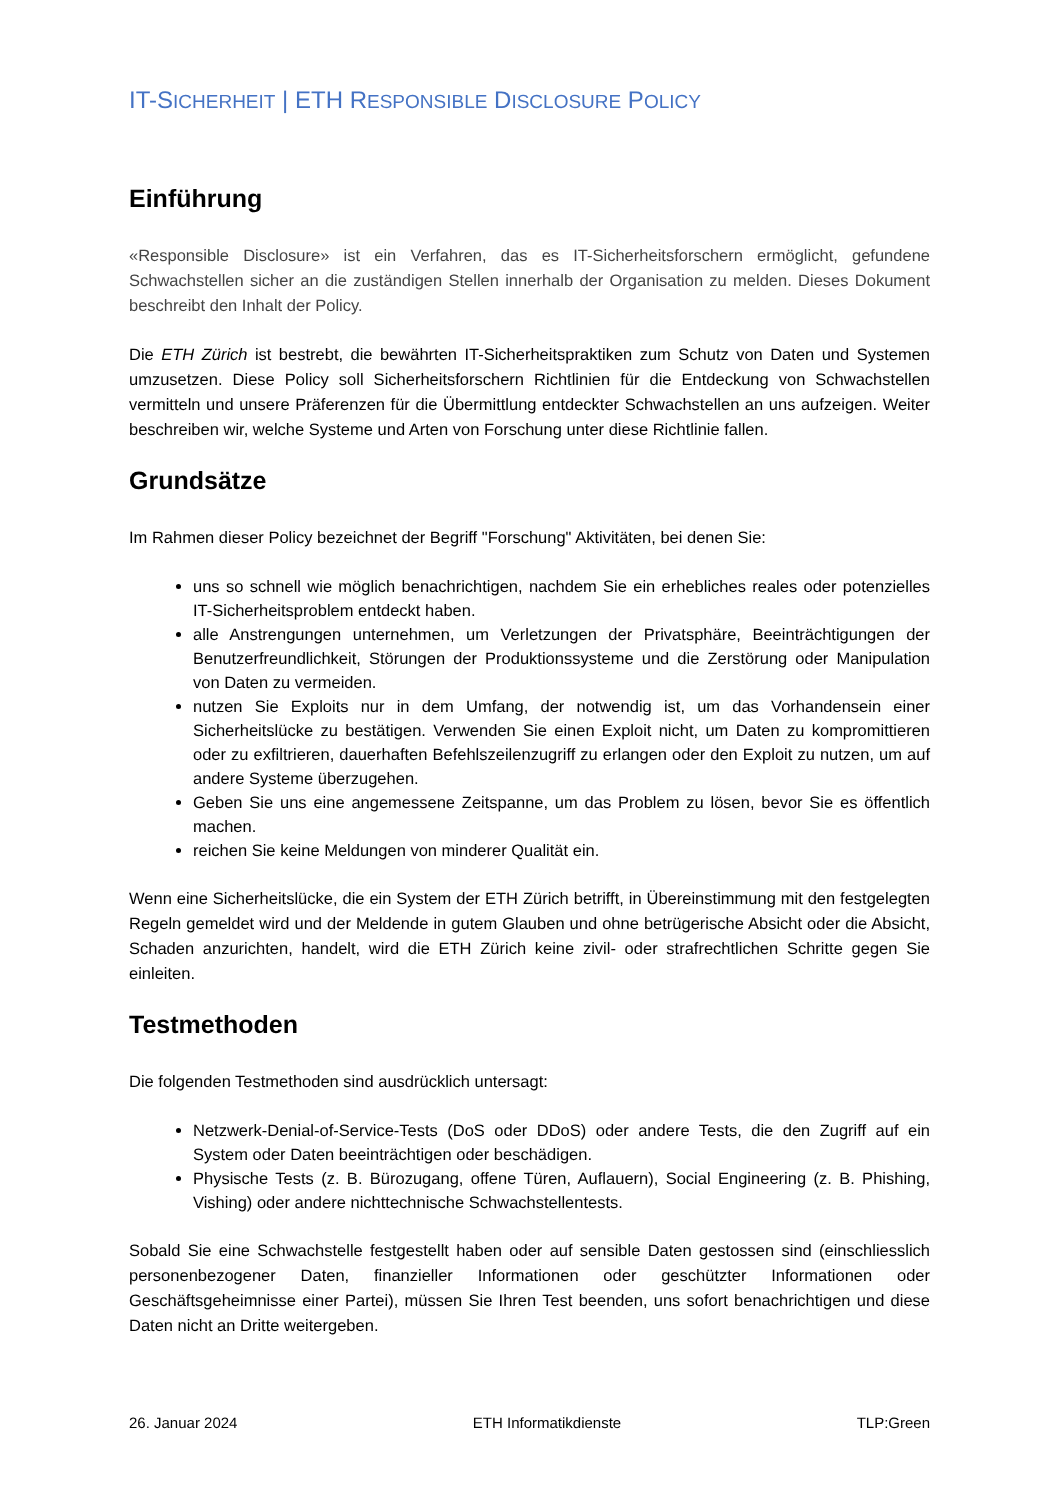IT-SICHERHEIT | ETH RESPONSIBLE DISCLOSURE POLICY
Einführung
«Responsible Disclosure» ist ein Verfahren, das es IT-Sicherheitsforschern ermöglicht, gefundene Schwachstellen sicher an die zuständigen Stellen innerhalb der Organisation zu melden. Dieses Dokument beschreibt den Inhalt der Policy.
Die ETH Zürich ist bestrebt, die bewährten IT-Sicherheitspraktiken zum Schutz von Daten und Systemen umzusetzen. Diese Policy soll Sicherheitsforschern Richtlinien für die Entdeckung von Schwachstellen vermitteln und unsere Präferenzen für die Übermittlung entdeckter Schwachstellen an uns aufzeigen. Weiter beschreiben wir, welche Systeme und Arten von Forschung unter diese Richtlinie fallen.
Grundsätze
Im Rahmen dieser Policy bezeichnet der Begriff "Forschung" Aktivitäten, bei denen Sie:
uns so schnell wie möglich benachrichtigen, nachdem Sie ein erhebliches reales oder potenzielles IT-Sicherheitsproblem entdeckt haben.
alle Anstrengungen unternehmen, um Verletzungen der Privatsphäre, Beeinträchtigungen der Benutzerfreundlichkeit, Störungen der Produktionssysteme und die Zerstörung oder Manipulation von Daten zu vermeiden.
nutzen Sie Exploits nur in dem Umfang, der notwendig ist, um das Vorhandensein einer Sicherheitslücke zu bestätigen. Verwenden Sie einen Exploit nicht, um Daten zu kompromittieren oder zu exfiltrieren, dauerhaften Befehlszeilenzugriff zu erlangen oder den Exploit zu nutzen, um auf andere Systeme überzugehen.
Geben Sie uns eine angemessene Zeitspanne, um das Problem zu lösen, bevor Sie es öffentlich machen.
reichen Sie keine Meldungen von minderer Qualität ein.
Wenn eine Sicherheitslücke, die ein System der ETH Zürich betrifft, in Übereinstimmung mit den festgelegten Regeln gemeldet wird und der Meldende in gutem Glauben und ohne betrügerische Absicht oder die Absicht, Schaden anzurichten, handelt, wird die ETH Zürich keine zivil- oder strafrechtlichen Schritte gegen Sie einleiten.
Testmethoden
Die folgenden Testmethoden sind ausdrücklich untersagt:
Netzwerk-Denial-of-Service-Tests (DoS oder DDoS) oder andere Tests, die den Zugriff auf ein System oder Daten beeinträchtigen oder beschädigen.
Physische Tests (z. B. Bürozugang, offene Türen, Auflauern), Social Engineering (z. B. Phishing, Vishing) oder andere nichttechnische Schwachstellentests.
Sobald Sie eine Schwachstelle festgestellt haben oder auf sensible Daten gestossen sind (einschliesslich personenbezogener Daten, finanzieller Informationen oder geschützter Informationen oder Geschäftsgeheimnisse einer Partei), müssen Sie Ihren Test beenden, uns sofort benachrichtigen und diese Daten nicht an Dritte weitergeben.
26. Januar 2024 ETH Informatikdienste TLP:Green